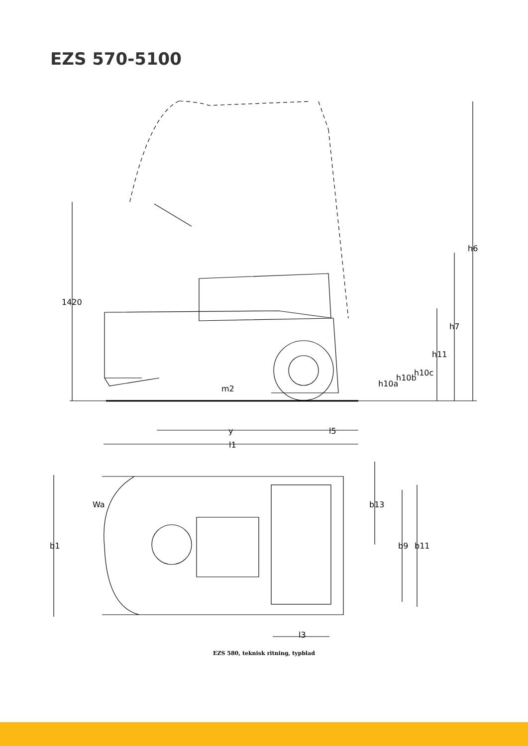EZS 570-5100
1420
h6
h7
h11
h10c
h10b
h10a
m2
y
l5
l1
Wa
b13
b1
b9
b11
l3
EZS 580, teknisk ritning, typblad